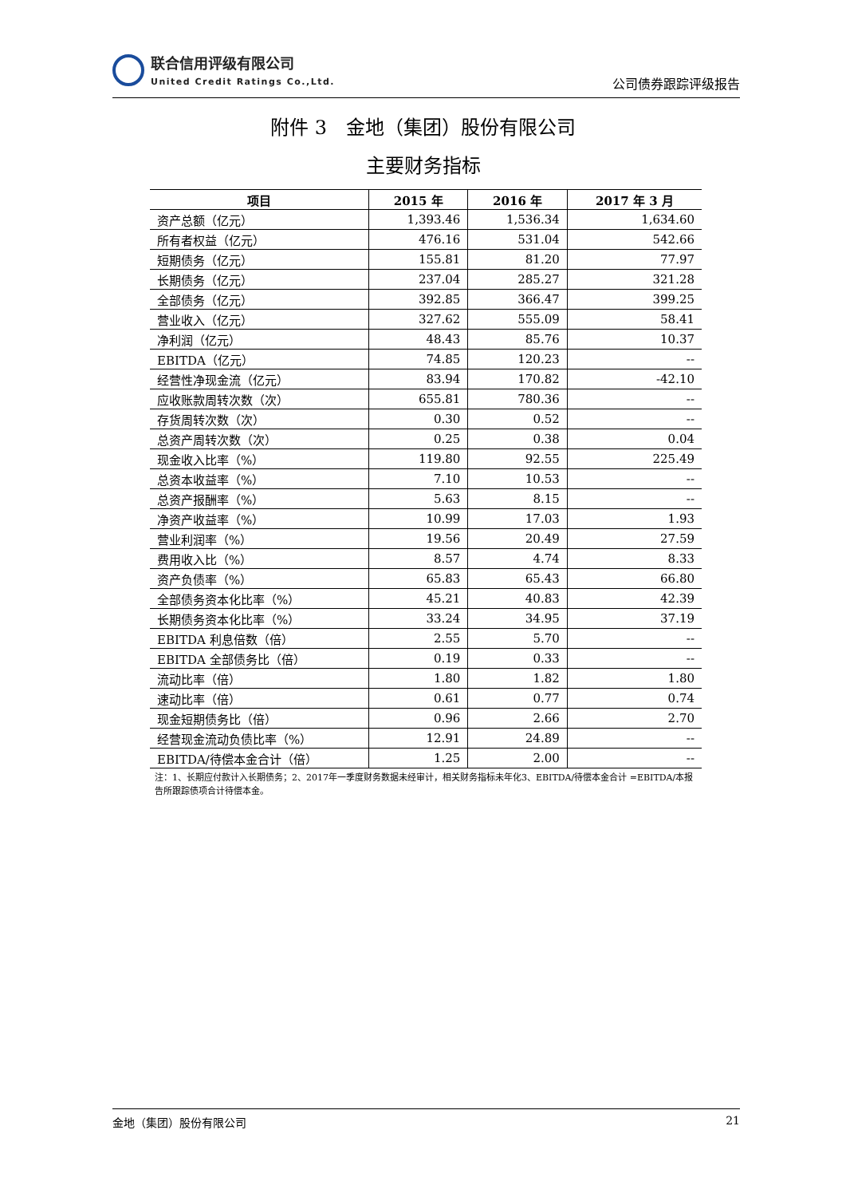联合信用评级有限公司
United Credit Ratings Co.,Ltd.
公司债券跟踪评级报告
附件 3　金地（集团）股份有限公司
主要财务指标
| 项目 | 2015 年 | 2016 年 | 2017 年 3 月 |
| --- | --- | --- | --- |
| 资产总额（亿元） | 1,393.46 | 1,536.34 | 1,634.60 |
| 所有者权益（亿元） | 476.16 | 531.04 | 542.66 |
| 短期债务（亿元） | 155.81 | 81.20 | 77.97 |
| 长期债务（亿元） | 237.04 | 285.27 | 321.28 |
| 全部债务（亿元） | 392.85 | 366.47 | 399.25 |
| 营业收入（亿元） | 327.62 | 555.09 | 58.41 |
| 净利润（亿元） | 48.43 | 85.76 | 10.37 |
| EBITDA（亿元） | 74.85 | 120.23 | -- |
| 经营性净现金流（亿元） | 83.94 | 170.82 | -42.10 |
| 应收账款周转次数（次） | 655.81 | 780.36 | -- |
| 存货周转次数（次） | 0.30 | 0.52 | -- |
| 总资产周转次数（次） | 0.25 | 0.38 | 0.04 |
| 现金收入比率（%） | 119.80 | 92.55 | 225.49 |
| 总资本收益率（%） | 7.10 | 10.53 | -- |
| 总资产报酬率（%） | 5.63 | 8.15 | -- |
| 净资产收益率（%） | 10.99 | 17.03 | 1.93 |
| 营业利润率（%） | 19.56 | 20.49 | 27.59 |
| 费用收入比（%） | 8.57 | 4.74 | 8.33 |
| 资产负债率（%） | 65.83 | 65.43 | 66.80 |
| 全部债务资本化比率（%） | 45.21 | 40.83 | 42.39 |
| 长期债务资本化比率（%） | 33.24 | 34.95 | 37.19 |
| EBITDA 利息倍数（倍） | 2.55 | 5.70 | -- |
| EBITDA 全部债务比（倍） | 0.19 | 0.33 | -- |
| 流动比率（倍） | 1.80 | 1.82 | 1.80 |
| 速动比率（倍） | 0.61 | 0.77 | 0.74 |
| 现金短期债务比（倍） | 0.96 | 2.66 | 2.70 |
| 经营现金流动负债比率（%） | 12.91 | 24.89 | -- |
| EBITDA/待偿本金合计（倍） | 1.25 | 2.00 | -- |
注：1、长期应付款计入长期债务；2、2017年一季度财务数据未经审计，相关财务指标未年化3、EBITDA/待偿本金合计 =EBITDA/本报告所跟踪债项合计待偿本金。
金地（集团）股份有限公司 21